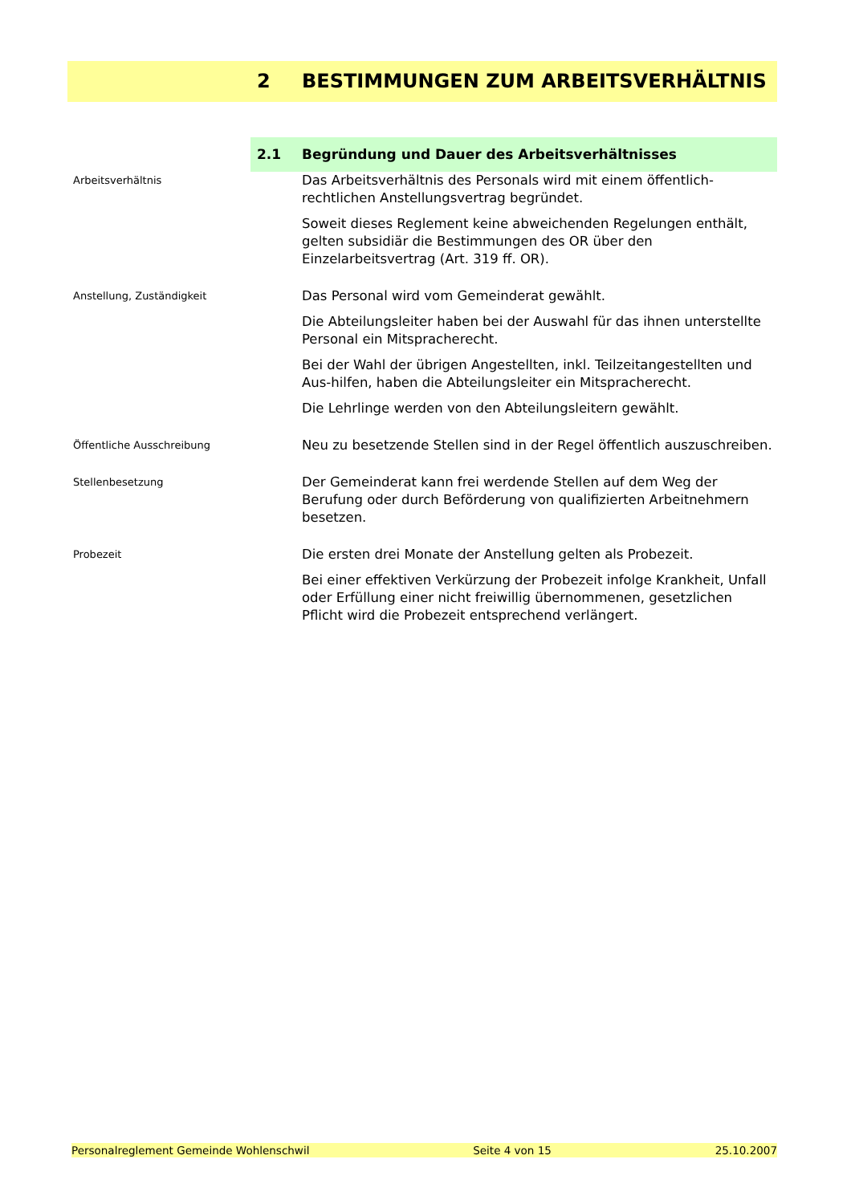2 BESTIMMUNGEN ZUM ARBEITSVERHÄLTNIS
2.1 Begründung und Dauer des Arbeitsverhältnisses
Arbeitsverhältnis
Das Arbeitsverhältnis des Personals wird mit einem öffentlich-rechtlichen Anstellungsvertrag begründet.
Soweit dieses Reglement keine abweichenden Regelungen enthält, gelten subsidiär die Bestimmungen des OR über den Einzelarbeitsvertrag (Art. 319 ff. OR).
Anstellung, Zuständigkeit
Das Personal wird vom Gemeinderat gewählt.
Die Abteilungsleiter haben bei der Auswahl für das ihnen unterstellte Personal ein Mitspracherecht.
Bei der Wahl der übrigen Angestellten, inkl. Teilzeitangestellten und Aus-hilfen, haben die Abteilungsleiter ein Mitspracherecht.
Die Lehrlinge werden von den Abteilungsleitern gewählt.
Öffentliche Ausschreibung
Neu zu besetzende Stellen sind in der Regel öffentlich auszuschreiben.
Stellenbesetzung
Der Gemeinderat kann frei werdende Stellen auf dem Weg der Berufung oder durch Beförderung von qualifizierten Arbeitnehmern besetzen.
Probezeit
Die ersten drei Monate der Anstellung gelten als Probezeit.
Bei einer effektiven Verkürzung der Probezeit infolge Krankheit, Unfall oder Erfüllung einer nicht freiwillig übernommenen, gesetzlichen Pflicht wird die Probezeit entsprechend verlängert.
Personalreglement Gemeinde Wohlenschwil Seite 4 von 15 25.10.2007